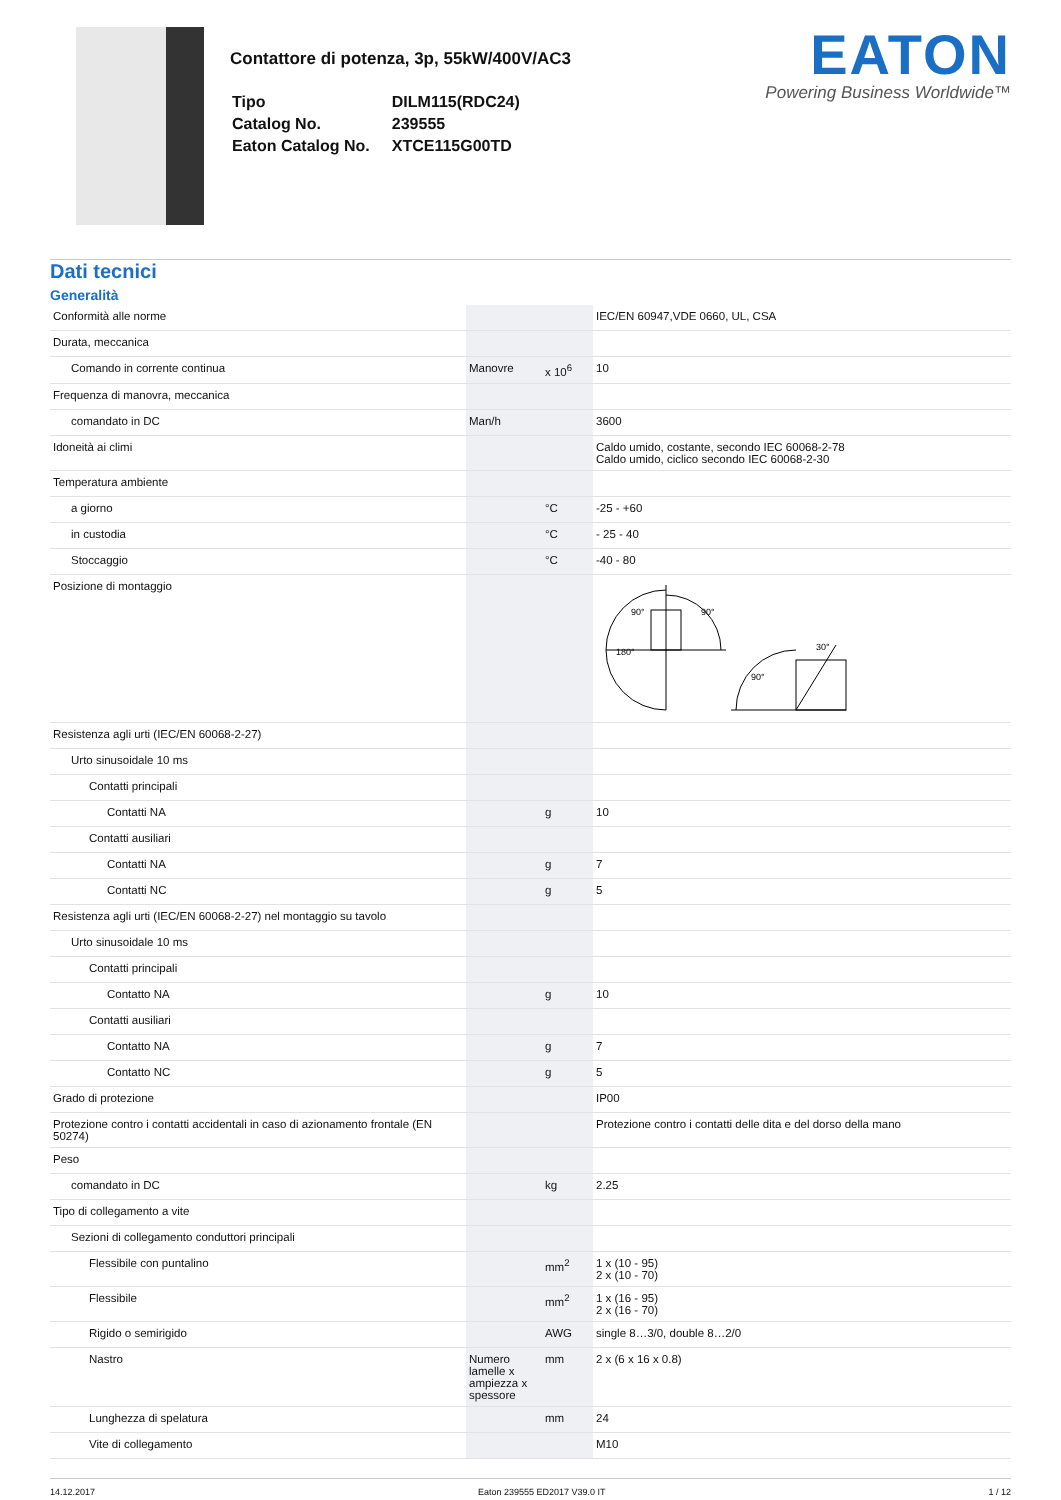Contattore di potenza, 3p, 55kW/400V/AC3
| Tipo | DILM115(RDC24) |
| Catalog No. | 239555 |
| Eaton Catalog No. | XTCE115G00TD |
EATON
Powering Business Worldwide™
Dati tecnici
Generalità
| Conformità alle norme | | | IEC/EN 60947,VDE 0660, UL, CSA |
| Durata, meccanica | | | |
| Comando in corrente continua | Manovre | x 10<sup>6</sup> | 10 |
| Frequenza di manovra, meccanica | | | |
| comandato in DC | Man/h | | 3600 |
| Idoneità ai climi | | | Caldo umido, costante, secondo IEC 60068-2-78 Caldo umido, ciclico secondo IEC 60068-2-30 |
| Temperatura ambiente | | | |
| a giorno | | °C | -25 - +60 |
| in custodia | | °C | - 25 - 40 |
| Stoccaggio | | °C | -40 - 80 |
| Posizione di montaggio | | | 180° 90° 90° 30° 90° |
| Resistenza agli urti (IEC/EN 60068-2-27) | | | |
| Urto sinusoidale 10 ms | | | |
| Contatti principali | | | |
| Contatti NA | | g | 10 |
| Contatti ausiliari | | | |
| Contatti NA | | g | 7 |
| Contatti NC | | g | 5 |
| Resistenza agli urti (IEC/EN 60068-2-27) nel montaggio su tavolo | | | |
| Urto sinusoidale 10 ms | | | |
| Contatti principali | | | |
| Contatto NA | | g | 10 |
| Contatti ausiliari | | | |
| Contatto NA | | g | 7 |
| Contatto NC | | g | 5 |
| Grado di protezione | | | IP00 |
| Protezione contro i contatti accidentali in caso di azionamento frontale (EN 50274) | | | Protezione contro i contatti delle dita e del dorso della mano |
| Peso | | | |
| comandato in DC | | kg | 2.25 |
| Tipo di collegamento a vite | | | |
| Sezioni di collegamento conduttori principali | | | |
| Flessibile con puntalino | | mm<sup>2</sup> | 1 x (10 - 95) 2 x (10 - 70) |
| Flessibile | | mm<sup>2</sup> | 1 x (16 - 95) 2 x (16 - 70) |
| Rigido o semirigido | | AWG | single 8…3/0, double 8…2/0 |
| Nastro | Numero lamelle x ampiezza x spessore | mm | 2 x (6 x 16 x 0.8) |
| Lunghezza di spelatura | | mm | 24 |
| Vite di collegamento | | | M10 |
14.12.2017 Eaton 239555 ED2017 V39.0 IT 1 / 12